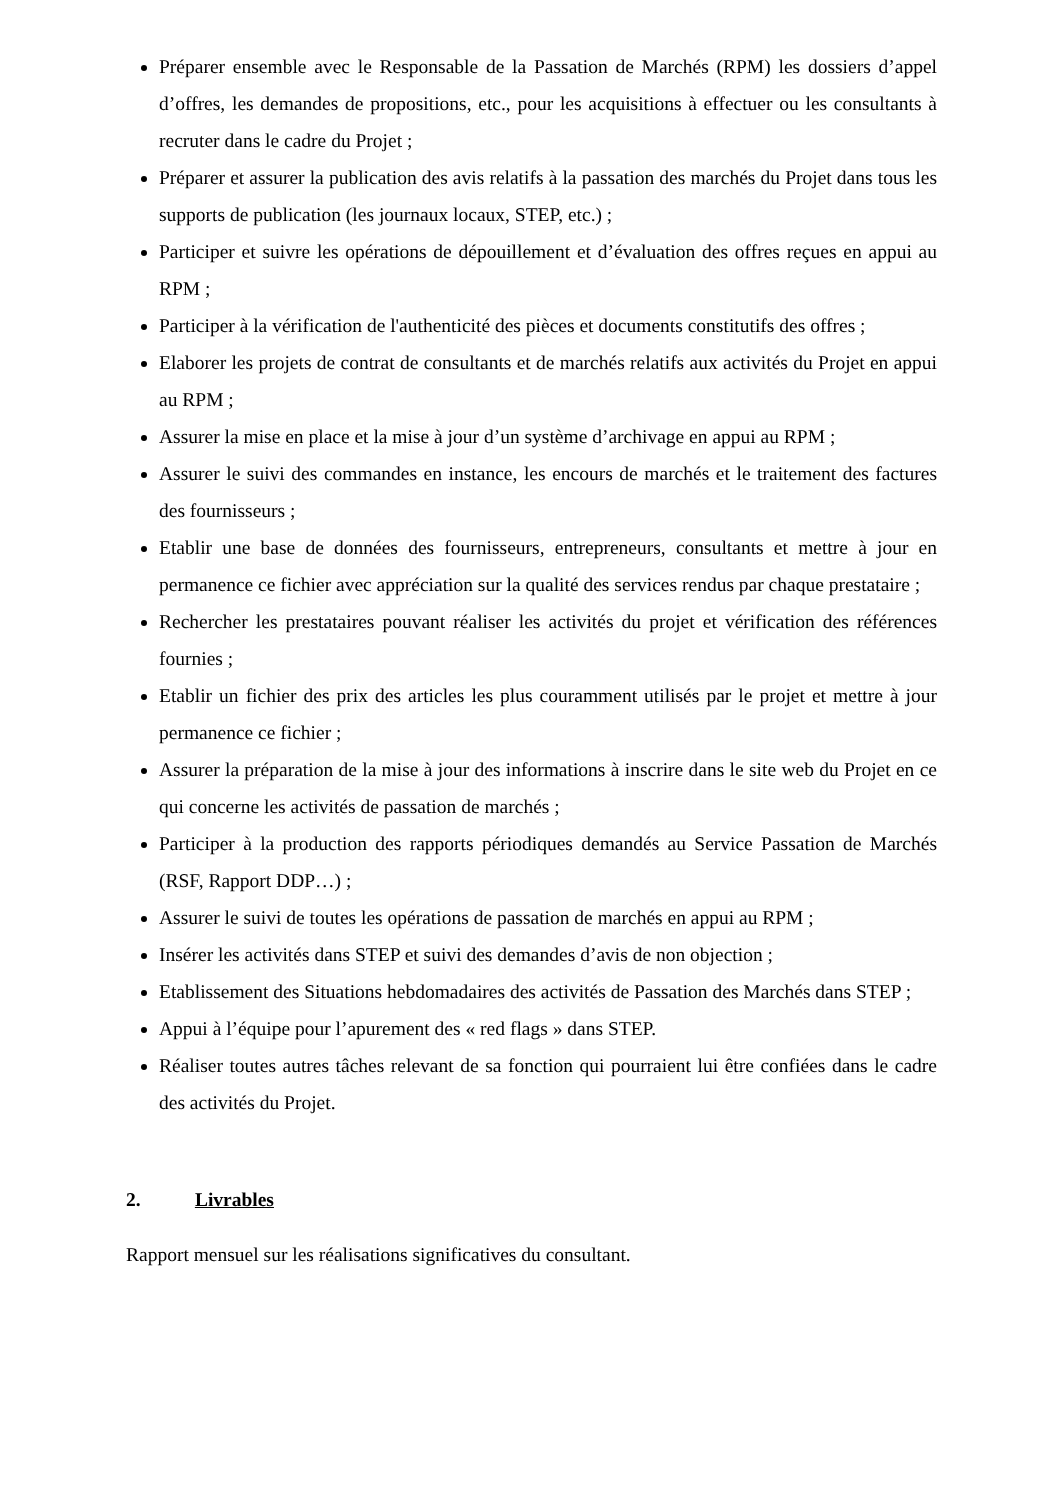Préparer ensemble avec le Responsable de la Passation de Marchés (RPM) les dossiers d’appel d’offres, les demandes de propositions, etc., pour les acquisitions à effectuer ou les consultants à recruter dans le cadre du Projet ;
Préparer et assurer la publication des avis relatifs à la passation des marchés du Projet dans tous les supports de publication (les journaux locaux, STEP, etc.) ;
Participer et suivre les opérations de dépouillement et d’évaluation des offres reçues en appui au RPM ;
Participer à la vérification de l'authenticité des pièces et documents constitutifs des offres ;
Elaborer les projets de contrat de consultants et de marchés relatifs aux activités du Projet en appui au RPM ;
Assurer la mise en place et la mise à jour d’un système d’archivage en appui au RPM ;
Assurer le suivi des commandes en instance, les encours de marchés et le traitement des factures des fournisseurs ;
Etablir une base de données des fournisseurs, entrepreneurs, consultants et mettre à jour en permanence ce fichier avec appréciation sur la qualité des services rendus par chaque prestataire ;
Rechercher les prestataires pouvant réaliser les activités du projet et vérification des références fournies ;
Etablir un fichier des prix des articles les plus couramment utilisés par le projet et mettre à jour permanence ce fichier ;
Assurer la préparation de la mise à jour des informations à inscrire dans le site web du Projet en ce qui concerne les activités de passation de marchés ;
Participer à la production des rapports périodiques demandés au Service Passation de Marchés (RSF, Rapport DDP…) ;
Assurer le suivi de toutes les opérations de passation de marchés en appui au RPM ;
Insérer les activités dans STEP et suivi des demandes d’avis de non objection ;
Etablissement des Situations hebdomadaires des activités de Passation des Marchés dans STEP ;
Appui à l’équipe pour l’apurement des « red flags » dans STEP.
Réaliser toutes autres tâches relevant de sa fonction qui pourraient lui être confiées dans le cadre des activités du Projet.
2. Livrables
Rapport mensuel sur les réalisations significatives du consultant.